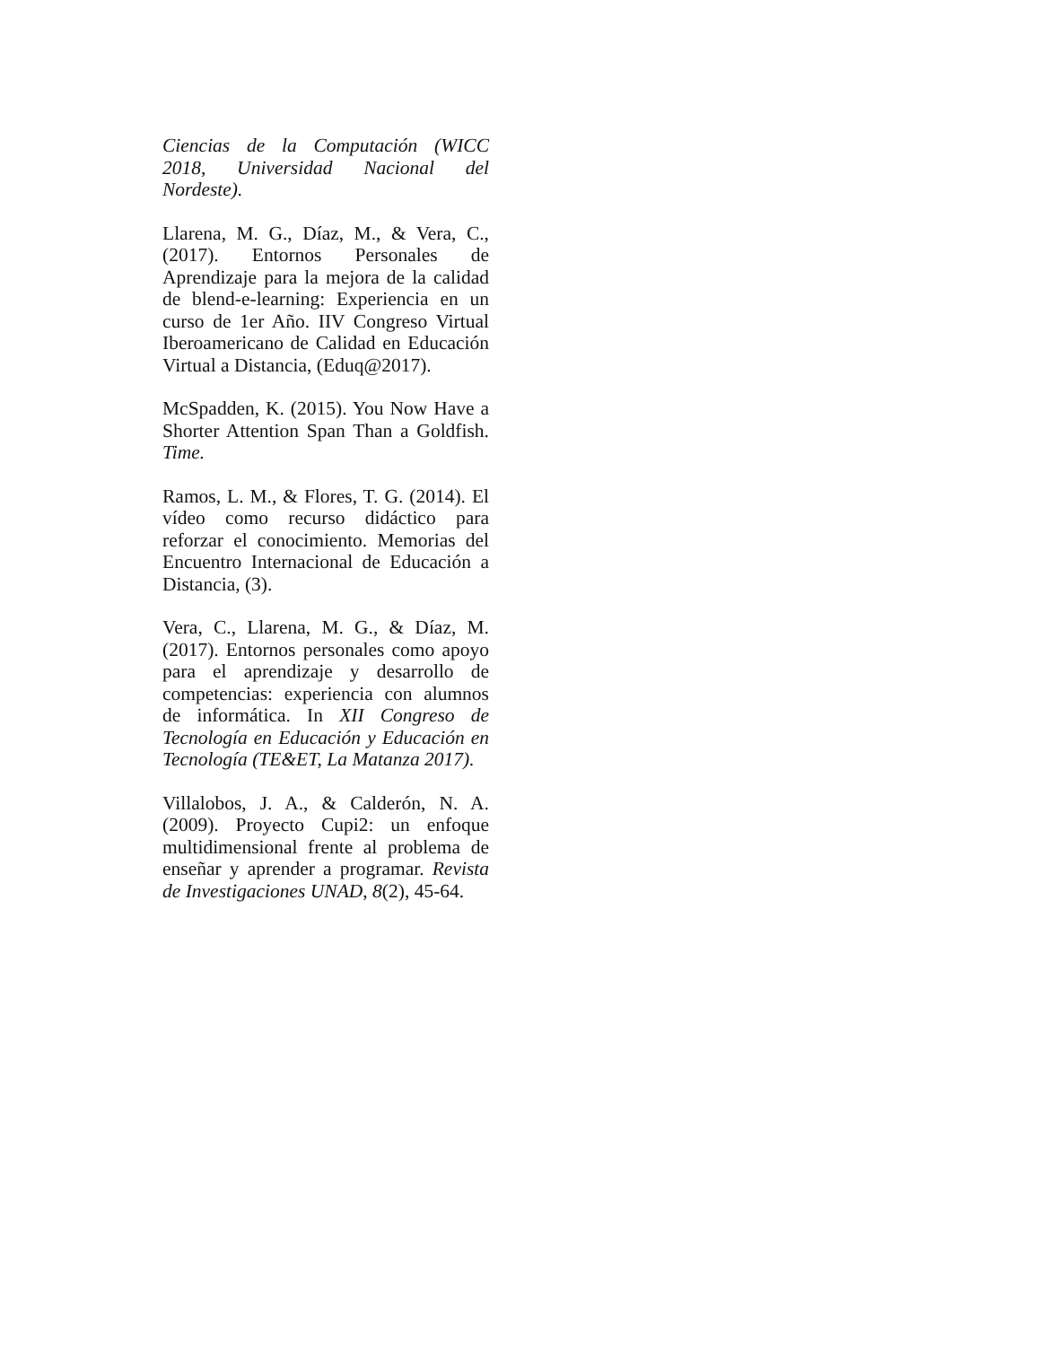Ciencias de la Computación (WICC 2018, Universidad Nacional del Nordeste).
Llarena, M. G., Díaz, M., & Vera, C., (2017). Entornos Personales de Aprendizaje para la mejora de la calidad de blend-e-learning: Experiencia en un curso de 1er Año. IIV Congreso Virtual Iberoamericano de Calidad en Educación Virtual a Distancia, (Eduq@2017).
McSpadden, K. (2015). You Now Have a Shorter Attention Span Than a Goldfish. Time.
Ramos, L. M., & Flores, T. G. (2014). El vídeo como recurso didáctico para reforzar el conocimiento. Memorias del Encuentro Internacional de Educación a Distancia, (3).
Vera, C., Llarena, M. G., & Díaz, M. (2017). Entornos personales como apoyo para el aprendizaje y desarrollo de competencias: experiencia con alumnos de informática. In XII Congreso de Tecnología en Educación y Educación en Tecnología (TE&ET, La Matanza 2017).
Villalobos, J. A., & Calderón, N. A. (2009). Proyecto Cupi2: un enfoque multidimensional frente al problema de enseñar y aprender a programar. Revista de Investigaciones UNAD, 8(2), 45-64.